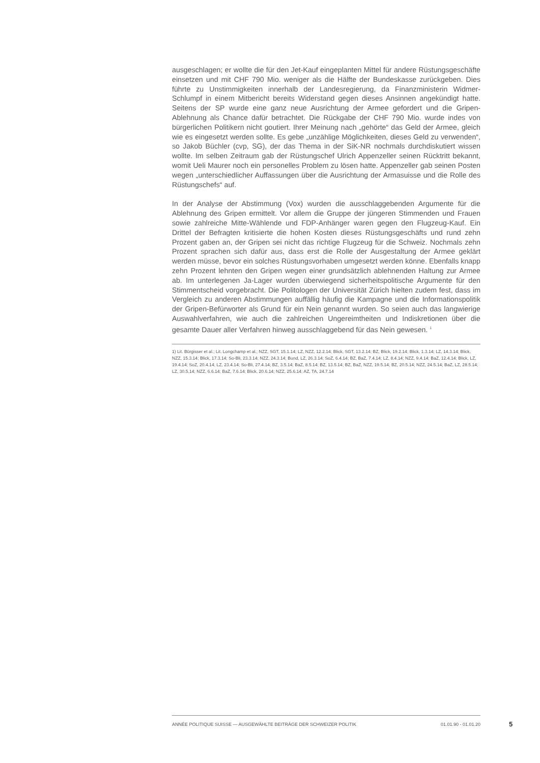ausgeschlagen; er wollte die für den Jet-Kauf eingeplanten Mittel für andere Rüstungsgeschäfte einsetzen und mit CHF 790 Mio. weniger als die Hälfte der Bundeskasse zurückgeben. Dies führte zu Unstimmigkeiten innerhalb der Landesregierung, da Finanzministerin Widmer-Schlumpf in einem Mitbericht bereits Widerstand gegen dieses Ansinnen angekündigt hatte. Seitens der SP wurde eine ganz neue Ausrichtung der Armee gefordert und die Gripen-Ablehnung als Chance dafür betrachtet. Die Rückgabe der CHF 790 Mio. wurde indes von bürgerlichen Politikern nicht goutiert. Ihrer Meinung nach „gehörte“ das Geld der Armee, gleich wie es eingesetzt werden sollte. Es gebe „unzählige Möglichkeiten, dieses Geld zu verwenden“, so Jakob Büchler (cvp, SG), der das Thema in der SiK-NR nochmals durchdiskutiert wissen wollte. Im selben Zeitraum gab der Rüstungschef Ulrich Appenzeller seinen Rücktritt bekannt, womit Ueli Maurer noch ein personelles Problem zu lösen hatte. Appenzeller gab seinen Posten wegen „unterschiedlicher Auffassungen über die Ausrichtung der Armasuisse und die Rolle des Rüstungschefs“ auf.
In der Analyse der Abstimmung (Vox) wurden die ausschlaggebenden Argumente für die Ablehnung des Gripen ermittelt. Vor allem die Gruppe der jüngeren Stimmenden und Frauen sowie zahlreiche Mitte-Wählende und FDP-Anhänger waren gegen den Flugzeug-Kauf. Ein Drittel der Befragten kritisierte die hohen Kosten dieses Rüstungsgeschäfts und rund zehn Prozent gaben an, der Gripen sei nicht das richtige Flugzeug für die Schweiz. Nochmals zehn Prozent sprachen sich dafür aus, dass erst die Rolle der Ausgestaltung der Armee geklärt werden müsse, bevor ein solches Rüstungsvorhaben umgesetzt werden könne. Ebenfalls knapp zehn Prozent lehnten den Gripen wegen einer grundsätzlich ablehnenden Haltung zur Armee ab. Im unterlegenen Ja-Lager wurden überwiegend sicherheitspolitische Argumente für den Stimmentscheid vorgebracht. Die Politologen der Universität Zürich hielten zudem fest, dass im Vergleich zu anderen Abstimmungen auffällig häufig die Kampagne und die Informationspolitik der Gripen-Befürworter als Grund für ein Nein genannt wurden. So seien auch das langwierige Auswahlverfahren, wie auch die zahlreichen Ungereimtheiten und Indiskretionen über die gesamte Dauer aller Verfahren hinweg ausschlaggebend für das Nein gewesen. <sup>1</sup>
1) Lit. Bürgisser et al.; Lit. Longchamp et al.; NZZ, SGT, 15.1.14; LZ, NZZ, 12.2.14; Blick, SGT, 13.2.14; BZ, Blick, 19.2.14; Blick, 1.3.14; LZ, 14.3.14; Blick, NZZ, 15.3.14; Blick, 17.3.14; So-Bli, 23.3.14; NZZ, 24.3.14; Bund, LZ, 26.3.14; SoZ, 6.4.14; BZ, BaZ, 7.4.14; LZ, 8.4.14; NZZ, 9.4.14; BaZ, 12.4.14; Blick, LZ, 19.4.14; SoZ, 20.4.14; LZ, 23.4.14; So-Bli, 27.4.14; BZ, 3.5.14; BaZ, 8.5.14; BZ, 13.5.14; BZ, BaZ, NZZ, 19.5.14; BZ, 20.5.14; NZZ, 24.5.14; BaZ, LZ, 28.5.14; LZ, 30.5.14; NZZ, 6.6.14; BaZ, 7.6.14; Blick, 20.6.14; NZZ, 25.6.14; AZ, TA, 24.7.14
ANNÉE POLITIQUE SUISSE — AUSGEWÄHLTE BEITRÄGE DER SCHWEIZER POLITIK 01.01.90 - 01.01.20
5